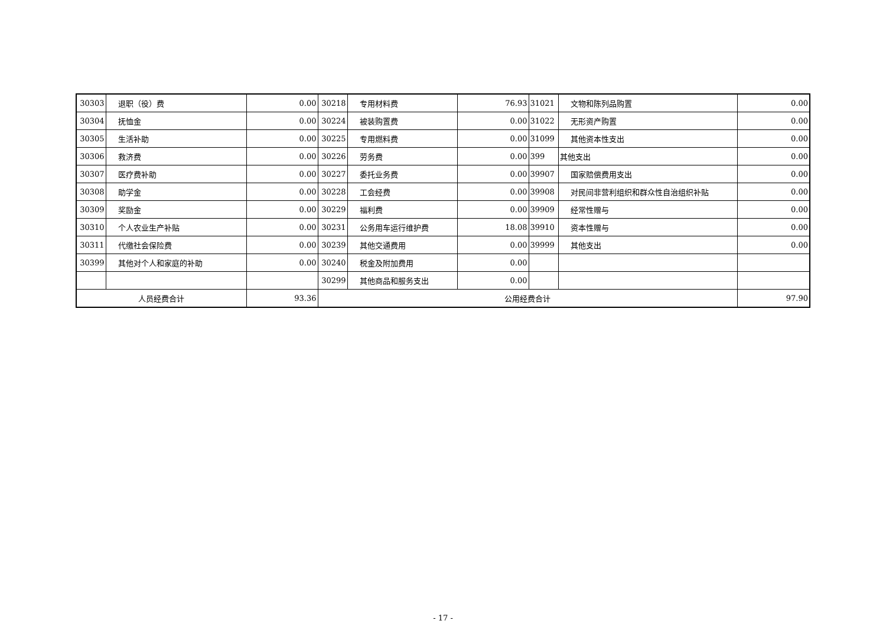| 30303 | 退职（役）费 | 0.00 | 30218 | 专用材料费 | 76.93 | 31021 | 文物和陈列品购置 | 0.00 |
| 30304 | 抚恤金 | 0.00 | 30224 | 被装购置费 | 0.00 | 31022 | 无形资产购置 | 0.00 |
| 30305 | 生活补助 | 0.00 | 30225 | 专用燃料费 | 0.00 | 31099 | 其他资本性支出 | 0.00 |
| 30306 | 救济费 | 0.00 | 30226 | 劳务费 | 0.00 | 399 | 其他支出 | 0.00 |
| 30307 | 医疗费补助 | 0.00 | 30227 | 委托业务费 | 0.00 | 39907 | 国家赔偿费用支出 | 0.00 |
| 30308 | 助学金 | 0.00 | 30228 | 工会经费 | 0.00 | 39908 | 对民间非营利组织和群众性自治组织补贴 | 0.00 |
| 30309 | 奖励金 | 0.00 | 30229 | 福利费 | 0.00 | 39909 | 经常性赠与 | 0.00 |
| 30310 | 个人农业生产补贴 | 0.00 | 30231 | 公务用车运行维护费 | 18.08 | 39910 | 资本性赠与 | 0.00 |
| 30311 | 代缴社会保险费 | 0.00 | 30239 | 其他交通费用 | 0.00 | 39999 | 其他支出 | 0.00 |
| 30399 | 其他对个人和家庭的补助 | 0.00 | 30240 | 税金及附加费用 | 0.00 | | | |
| | | | 30299 | 其他商品和服务支出 | 0.00 | | | |
| 人员经费合计 | | 93.36 | 公用经费合计 | | | | | 97.90 |
- 17 -